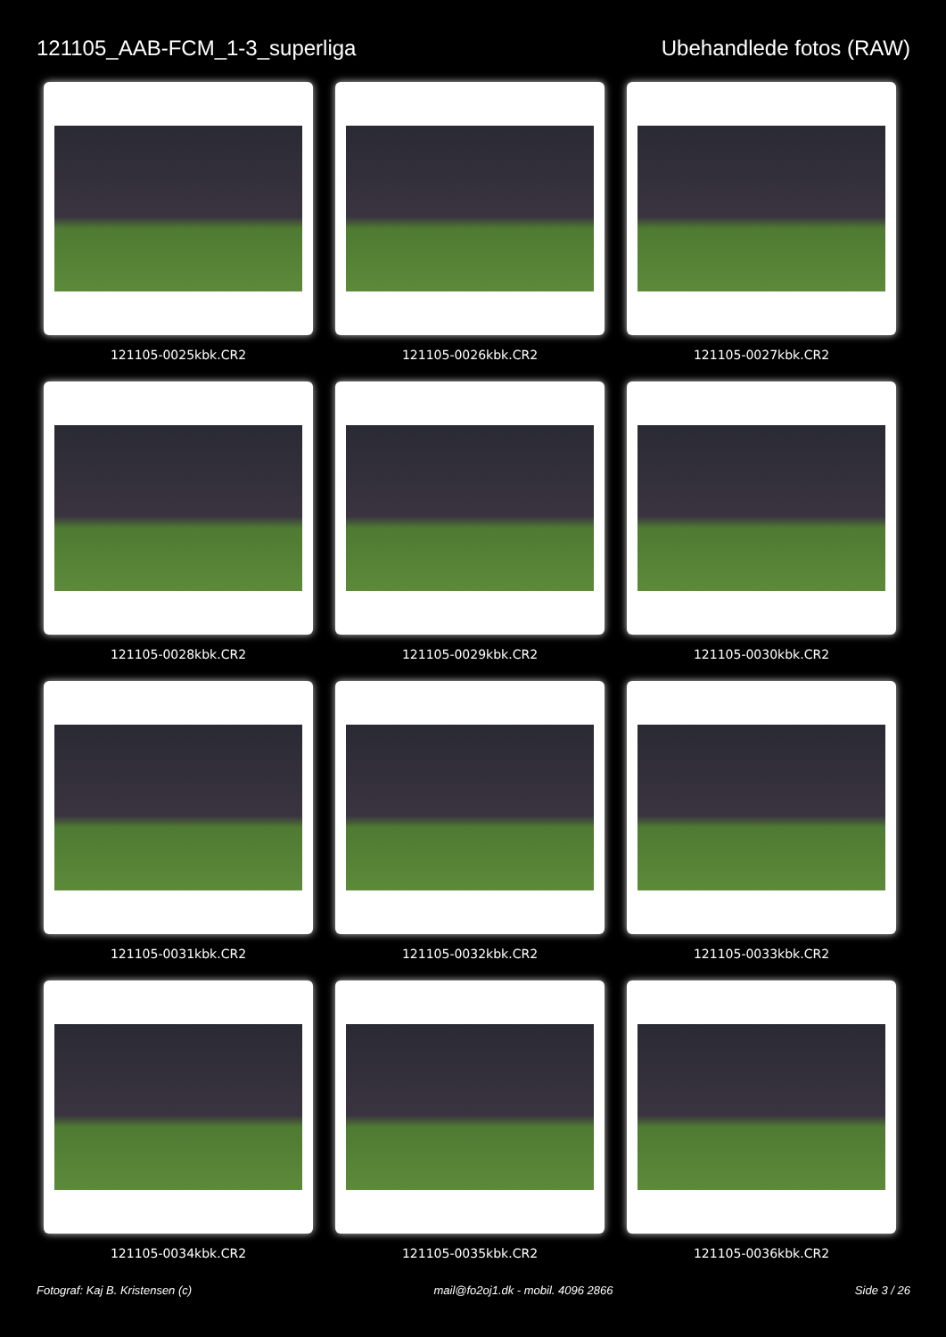121105_AAB-FCM_1-3_superliga Ubehandlede fotos (RAW)
121105-0025kbk.CR2
121105-0026kbk.CR2
121105-0027kbk.CR2
121105-0028kbk.CR2
121105-0029kbk.CR2
121105-0030kbk.CR2
121105-0031kbk.CR2
121105-0032kbk.CR2
121105-0033kbk.CR2
121105-0034kbk.CR2
121105-0035kbk.CR2
121105-0036kbk.CR2
Fotograf: Kaj B. Kristensen (c)
mail@fo2oj1.dk - mobil. 4096 2866
Side 3 / 26